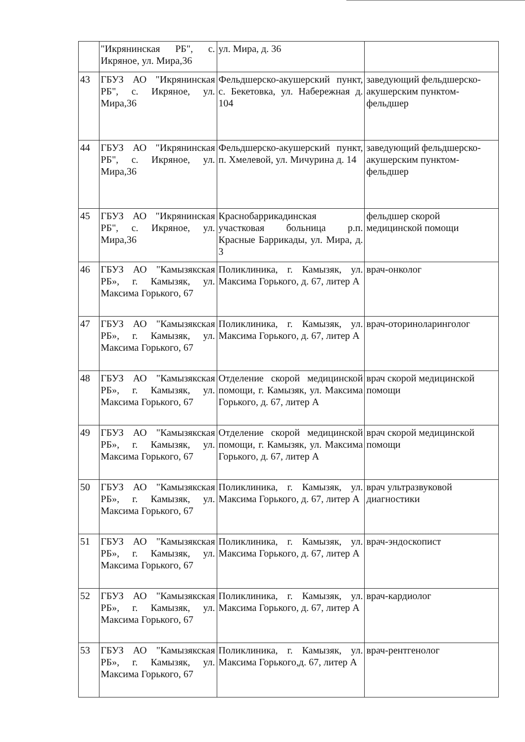| | "Икрянинская РБ", с. Икряное, ул. Мира,36 | ул. Мира, д. 36 | |
| 43 | ГБУЗ АО "Икрянинская РБ", с. Икряное, ул. Мира,36 | Фельдшерско-акушерский пункт, с. Бекетовка, ул. Набережная д. 104 | заведующий фельдшерско-акушерским пунктом-фельдшер |
| 44 | ГБУЗ АО "Икрянинская РБ", с. Икряное, ул. Мира,36 | Фельдшерско-акушерский пункт, п. Хмелевой, ул. Мичурина д. 14 | заведующий фельдшерско-акушерским пунктом-фельдшер |
| 45 | ГБУЗ АО "Икрянинская РБ", с. Икряное, ул. Мира,36 | Краснобаррикадинская участковая больница р.п. Красные Баррикады, ул. Мира, д. 3 | фельдшер скорой медицинской помощи |
| 46 | ГБУЗ АО "Камызякская РБ», г. Камызяк, ул. Максима Горького, 67 | Поликлиника, г. Камызяк, ул. Максима Горького, д. 67, литер А | врач-онколог |
| 47 | ГБУЗ АО "Камызякская РБ», г. Камызяк, ул. Максима Горького, 67 | Поликлиника, г. Камызяк, ул. Максима Горького, д. 67, литер А | врач-оториноларинголог |
| 48 | ГБУЗ АО "Камызякская РБ», г. Камызяк, ул. Максима Горького, 67 | Отделение скорой медицинской помощи, г. Камызяк, ул. Максима Горького, д. 67, литер А | врач скорой медицинской помощи |
| 49 | ГБУЗ АО "Камызякская РБ», г. Камызяк, ул. Максима Горького, 67 | Отделение скорой медицинской помощи, г. Камызяк, ул. Максима Горького, д. 67, литер А | врач скорой медицинской помощи |
| 50 | ГБУЗ АО "Камызякская РБ», г. Камызяк, ул. Максима Горького, 67 | Поликлиника, г. Камызяк, ул. Максима Горького, д. 67, литер А | врач ультразвуковой диагностики |
| 51 | ГБУЗ АО "Камызякская РБ», г. Камызяк, ул. Максима Горького, 67 | Поликлиника, г. Камызяк, ул. Максима Горького, д. 67, литер А | врач-эндоскопист |
| 52 | ГБУЗ АО "Камызякская РБ», г. Камызяк, ул. Максима Горького, 67 | Поликлиника, г. Камызяк, ул. Максима Горького, д. 67, литер А | врач-кардиолог |
| 53 | ГБУЗ АО "Камызякская РБ», г. Камызяк, ул. Максима Горького, 67 | Поликлиника, г. Камызяк, ул. Максима Горького,д. 67, литер А | врач-рентгенолог |